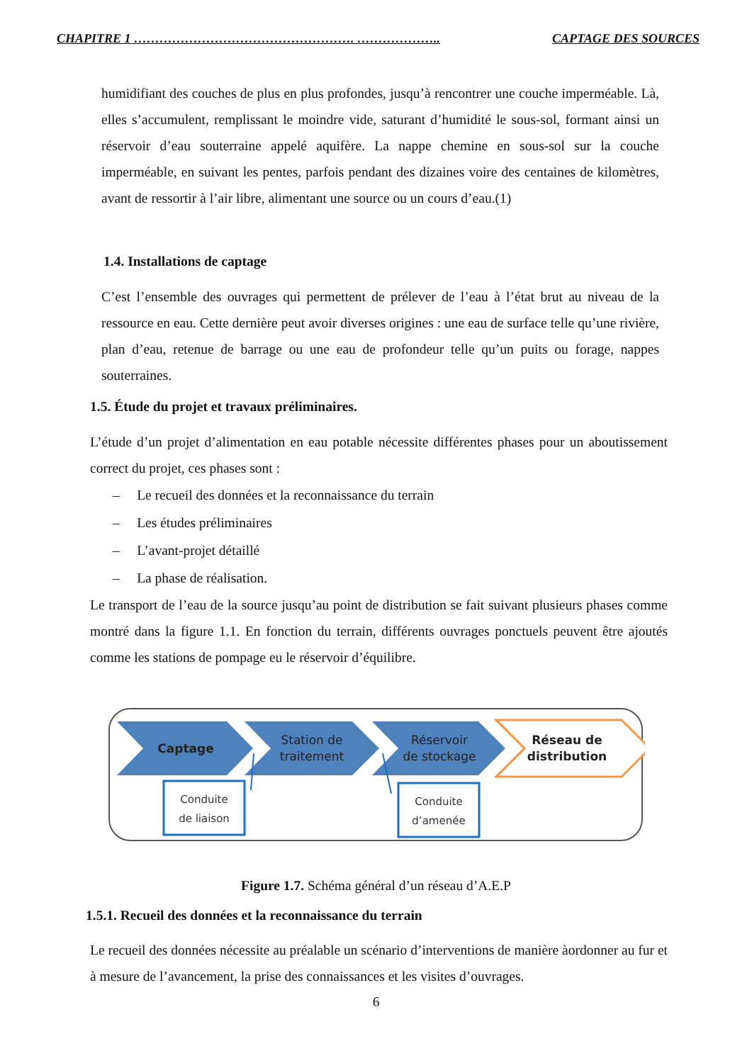CHAPITRE 1 ……………………………………………. ……………….. CAPTAGE DES SOURCES
humidifiant des couches de plus en plus profondes, jusqu’à rencontrer une couche imperméable. Là, elles s’accumulent, remplissant le moindre vide, saturant d’humidité le sous-sol, formant ainsi un réservoir d’eau souterraine appelé aquifère. La nappe chemine en sous-sol sur la couche imperméable, en suivant les pentes, parfois pendant des dizaines voire des centaines de kilomètres, avant de ressortir à l’air libre, alimentant une source ou un cours d’eau.(1)
1.4. Installations de captage
C’est l’ensemble des ouvrages qui permettent de prélever de l’eau à l’état brut au niveau de la ressource en eau. Cette dernière peut avoir diverses origines : une eau de surface telle qu’une rivière, plan d’eau, retenue de barrage ou une eau de profondeur telle qu’un puits ou forage, nappes souterraines.
1.5. Étude du projet et travaux préliminaires.
L’étude d’un projet d’alimentation en eau potable nécessite différentes phases pour un aboutissement correct du projet, ces phases sont :
– Le recueil des données et la reconnaissance du terrain
– Les études préliminaires
– L’avant-projet détaillé
– La phase de réalisation.
Le transport de l’eau de la source jusqu’au point de distribution se fait suivant plusieurs phases comme montré dans la figure 1.1. En fonction du terrain, différents ouvrages ponctuels peuvent être ajoutés comme les stations de pompage eu le réservoir d’équilibre.
Captage
Station de
traitement
Réservoir
de stockage
Réseau de
distribution
Conduite
de liaison
Conduite
d’amenée
Figure 1.7. Schéma général d’un réseau d’A.E.P
1.5.1. Recueil des données et la reconnaissance du terrain
Le recueil des données nécessite au préalable un scénario d’interventions de manière àordonner au fur et à mesure de l’avancement, la prise des connaissances et les visites d’ouvrages.
6